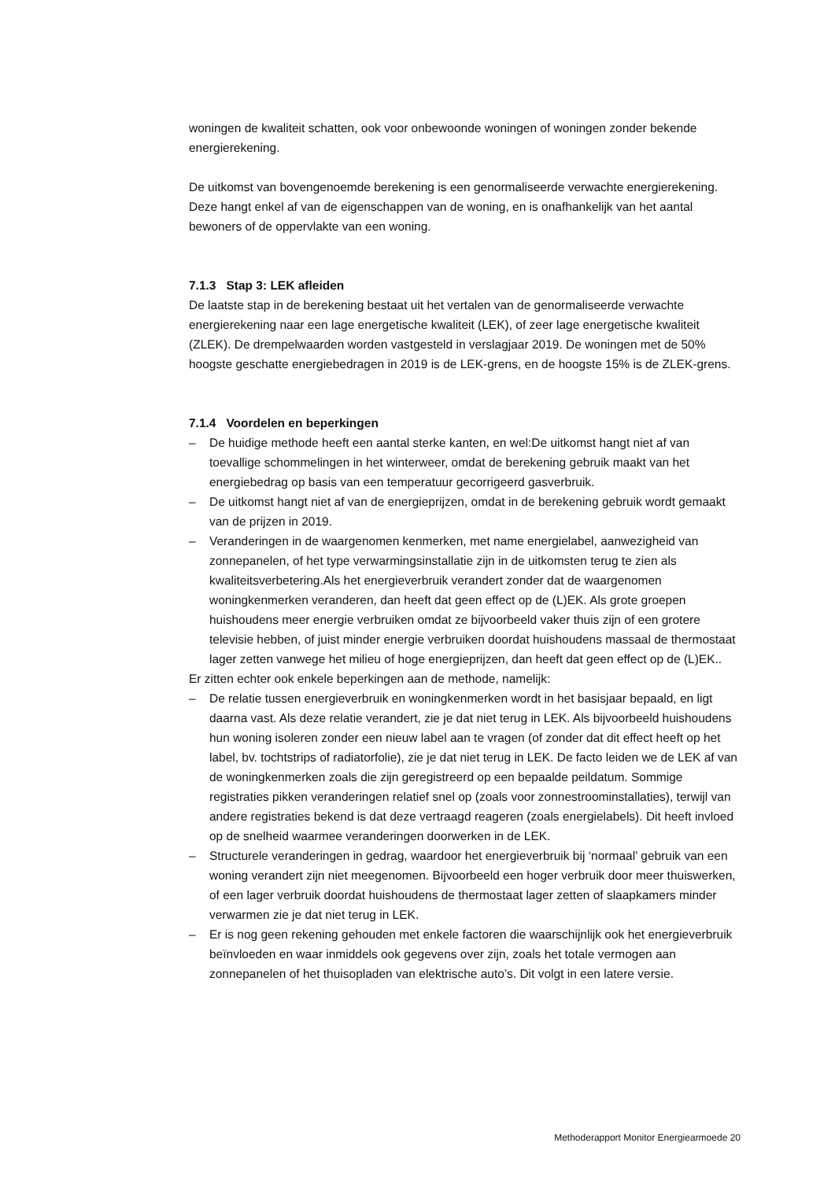woningen de kwaliteit schatten, ook voor onbewoonde woningen of woningen zonder bekende energierekening.
De uitkomst van bovengenoemde berekening is een genormaliseerde verwachte energierekening. Deze hangt enkel af van de eigenschappen van de woning, en is onafhankelijk van het aantal bewoners of de oppervlakte van een woning.
7.1.3 Stap 3: LEK afleiden
De laatste stap in de berekening bestaat uit het vertalen van de genormaliseerde verwachte energierekening naar een lage energetische kwaliteit (LEK), of zeer lage energetische kwaliteit (ZLEK). De drempelwaarden worden vastgesteld in verslagjaar 2019. De woningen met de 50% hoogste geschatte energiebedragen in 2019 is de LEK-grens, en de hoogste 15% is de ZLEK-grens.
7.1.4 Voordelen en beperkingen
– De huidige methode heeft een aantal sterke kanten, en wel:De uitkomst hangt niet af van toevallige schommelingen in het winterweer, omdat de berekening gebruik maakt van het energiebedrag op basis van een temperatuur gecorrigeerd gasverbruik.
– De uitkomst hangt niet af van de energieprijzen, omdat in de berekening gebruik wordt gemaakt van de prijzen in 2019.
– Veranderingen in de waargenomen kenmerken, met name energielabel, aanwezigheid van zonnepanelen, of het type verwarmingsinstallatie zijn in de uitkomsten terug te zien als kwaliteitsverbetering.Als het energieverbruik verandert zonder dat de waargenomen woningkenmerken veranderen, dan heeft dat geen effect op de (L)EK. Als grote groepen huishoudens meer energie verbruiken omdat ze bijvoorbeeld vaker thuis zijn of een grotere televisie hebben, of juist minder energie verbruiken doordat huishoudens massaal de thermostaat lager zetten vanwege het milieu of hoge energieprijzen, dan heeft dat geen effect op de (L)EK..
Er zitten echter ook enkele beperkingen aan de methode, namelijk:
– De relatie tussen energieverbruik en woningkenmerken wordt in het basisjaar bepaald, en ligt daarna vast. Als deze relatie verandert, zie je dat niet terug in LEK. Als bijvoorbeeld huishoudens hun woning isoleren zonder een nieuw label aan te vragen (of zonder dat dit effect heeft op het label, bv. tochtstrips of radiatorfolie), zie je dat niet terug in LEK. De facto leiden we de LEK af van de woningkenmerken zoals die zijn geregistreerd op een bepaalde peildatum. Sommige registraties pikken veranderingen relatief snel op (zoals voor zonnestroominstallaties), terwijl van andere registraties bekend is dat deze vertraagd reageren (zoals energielabels). Dit heeft invloed op de snelheid waarmee veranderingen doorwerken in de LEK.
– Structurele veranderingen in gedrag, waardoor het energieverbruik bij ‘normaal’ gebruik van een woning verandert zijn niet meegenomen. Bijvoorbeeld een hoger verbruik door meer thuiswerken, of een lager verbruik doordat huishoudens de thermostaat lager zetten of slaapkamers minder verwarmen zie je dat niet terug in LEK.
– Er is nog geen rekening gehouden met enkele factoren die waarschijnlijk ook het energieverbruik beïnvloeden en waar inmiddels ook gegevens over zijn, zoals het totale vermogen aan zonnepanelen of het thuisopladen van elektrische auto’s. Dit volgt in een latere versie.
Methoderapport Monitor Energiearmoede 20